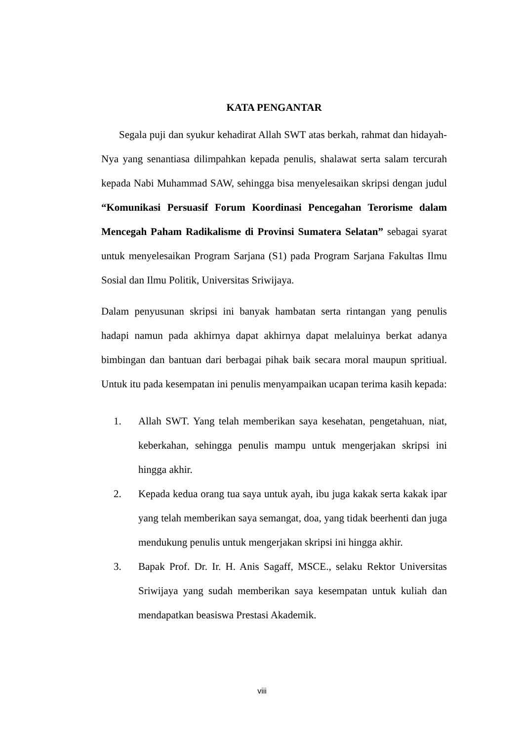KATA PENGANTAR
Segala puji dan syukur kehadirat Allah SWT atas berkah, rahmat dan hidayah-Nya yang senantiasa dilimpahkan kepada penulis, shalawat serta salam tercurah kepada Nabi Muhammad SAW, sehingga bisa menyelesaikan skripsi dengan judul “Komunikasi Persuasif Forum Koordinasi Pencegahan Terorisme dalam Mencegah Paham Radikalisme di Provinsi Sumatera Selatan” sebagai syarat untuk menyelesaikan Program Sarjana (S1) pada Program Sarjana Fakultas Ilmu Sosial dan Ilmu Politik, Universitas Sriwijaya.
Dalam penyusunan skripsi ini banyak hambatan serta rintangan yang penulis hadapi namun pada akhirnya dapat akhirnya dapat melaluinya berkat adanya bimbingan dan bantuan dari berbagai pihak baik secara moral maupun spritiual. Untuk itu pada kesempatan ini penulis menyampaikan ucapan terima kasih kepada:
1. Allah SWT. Yang telah memberikan saya kesehatan, pengetahuan, niat, keberkahan, sehingga penulis mampu untuk mengerjakan skripsi ini hingga akhir.
2. Kepada kedua orang tua saya untuk ayah, ibu juga kakak serta kakak ipar yang telah memberikan saya semangat, doa, yang tidak beerhenti dan juga mendukung penulis untuk mengerjakan skripsi ini hingga akhir.
3. Bapak Prof. Dr. Ir. H. Anis Sagaff, MSCE., selaku Rektor Universitas Sriwijaya yang sudah memberikan saya kesempatan untuk kuliah dan mendapatkan beasiswa Prestasi Akademik.
viii